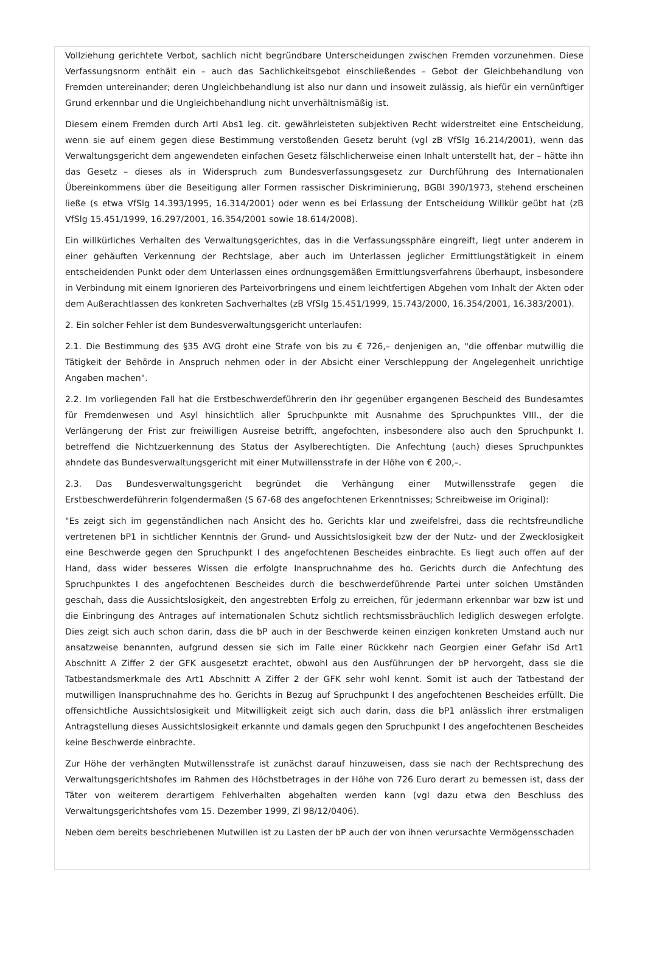Vollziehung gerichtete Verbot, sachlich nicht begründbare Unterscheidungen zwischen Fremden vorzunehmen. Diese Verfassungsnorm enthält ein – auch das Sachlichkeitsgebot einschließendes – Gebot der Gleichbehandlung von Fremden untereinander; deren Ungleichbehandlung ist also nur dann und insoweit zulässig, als hiefür ein vernünftiger Grund erkennbar und die Ungleichbehandlung nicht unverhältnismäßig ist.
Diesem einem Fremden durch ArtI Abs1 leg. cit. gewährleisteten subjektiven Recht widerstreitet eine Entscheidung, wenn sie auf einem gegen diese Bestimmung verstoßenden Gesetz beruht (vgl zB VfSlg 16.214/2001), wenn das Verwaltungsgericht dem angewendeten einfachen Gesetz fälschlicherweise einen Inhalt unterstellt hat, der – hätte ihn das Gesetz – dieses als in Widerspruch zum Bundesverfassungsgesetz zur Durchführung des Internationalen Übereinkommens über die Beseitigung aller Formen rassischer Diskriminierung, BGBl 390/1973, stehend erscheinen ließe (s etwa VfSlg 14.393/1995, 16.314/2001) oder wenn es bei Erlassung der Entscheidung Willkür geübt hat (zB VfSlg 15.451/1999, 16.297/2001, 16.354/2001 sowie 18.614/2008).
Ein willkürliches Verhalten des Verwaltungsgerichtes, das in die Verfassungssphäre eingreift, liegt unter anderem in einer gehäuften Verkennung der Rechtslage, aber auch im Unterlassen jeglicher Ermittlungstätigkeit in einem entscheidenden Punkt oder dem Unterlassen eines ordnungsgemäßen Ermittlungsverfahrens überhaupt, insbesondere in Verbindung mit einem Ignorieren des Parteivorbringens und einem leichtfertigen Abgehen vom Inhalt der Akten oder dem Außerachtlassen des konkreten Sachverhaltes (zB VfSlg 15.451/1999, 15.743/2000, 16.354/2001, 16.383/2001).
2. Ein solcher Fehler ist dem Bundesverwaltungsgericht unterlaufen:
2.1. Die Bestimmung des §35 AVG droht eine Strafe von bis zu € 726,– denjenigen an, "die offenbar mutwillig die Tätigkeit der Behörde in Anspruch nehmen oder in der Absicht einer Verschleppung der Angelegenheit unrichtige Angaben machen".
2.2. Im vorliegenden Fall hat die Erstbeschwerdeführerin den ihr gegenüber ergangenen Bescheid des Bundesamtes für Fremdenwesen und Asyl hinsichtlich aller Spruchpunkte mit Ausnahme des Spruchpunktes VIII., der die Verlängerung der Frist zur freiwilligen Ausreise betrifft, angefochten, insbesondere also auch den Spruchpunkt I. betreffend die Nichtzuerkennung des Status der Asylberechtigten. Die Anfechtung (auch) dieses Spruchpunktes ahndete das Bundesverwaltungsgericht mit einer Mutwillensstrafe in der Höhe von € 200,–.
2.3. Das Bundesverwaltungsgericht begründet die Verhängung einer Mutwillensstrafe gegen die Erstbeschwerdeführerin folgendermaßen (S 67-68 des angefochtenen Erkenntnisses; Schreibweise im Original):
"Es zeigt sich im gegenständlichen nach Ansicht des ho. Gerichts klar und zweifelsfrei, dass die rechtsfreundliche vertretenen bP1 in sichtlicher Kenntnis der Grund- und Aussichtslosigkeit bzw der der Nutz- und der Zwecklosigkeit eine Beschwerde gegen den Spruchpunkt I des angefochtenen Bescheides einbrachte. Es liegt auch offen auf der Hand, dass wider besseres Wissen die erfolgte Inanspruchnahme des ho. Gerichts durch die Anfechtung des Spruchpunktes I des angefochtenen Bescheides durch die beschwerdeführende Partei unter solchen Umständen geschah, dass die Aussichtslosigkeit, den angestrebten Erfolg zu erreichen, für jedermann erkennbar war bzw ist und die Einbringung des Antrages auf internationalen Schutz sichtlich rechtsmissbräuchlich lediglich deswegen erfolgte. Dies zeigt sich auch schon darin, dass die bP auch in der Beschwerde keinen einzigen konkreten Umstand auch nur ansatzweise benannten, aufgrund dessen sie sich im Falle einer Rückkehr nach Georgien einer Gefahr iSd Art1 Abschnitt A Ziffer 2 der GFK ausgesetzt erachtet, obwohl aus den Ausführungen der bP hervorgeht, dass sie die Tatbestandsmerkmale des Art1 Abschnitt A Ziffer 2 der GFK sehr wohl kennt. Somit ist auch der Tatbestand der mutwilligen Inanspruchnahme des ho. Gerichts in Bezug auf Spruchpunkt I des angefochtenen Bescheides erfüllt. Die offensichtliche Aussichtslosigkeit und Mitwilligkeit zeigt sich auch darin, dass die bP1 anlässlich ihrer erstmaligen Antragstellung dieses Aussichtslosigkeit erkannte und damals gegen den Spruchpunkt I des angefochtenen Bescheides keine Beschwerde einbrachte.
Zur Höhe der verhängten Mutwillensstrafe ist zunächst darauf hinzuweisen, dass sie nach der Rechtsprechung des Verwaltungsgerichtshofes im Rahmen des Höchstbetrages in der Höhe von 726 Euro derart zu bemessen ist, dass der Täter von weiterem derartigem Fehlverhalten abgehalten werden kann (vgl dazu etwa den Beschluss des Verwaltungsgerichtshofes vom 15. Dezember 1999, Zl 98/12/0406).
Neben dem bereits beschriebenen Mutwillen ist zu Lasten der bP auch der von ihnen verursachte Vermögensschaden